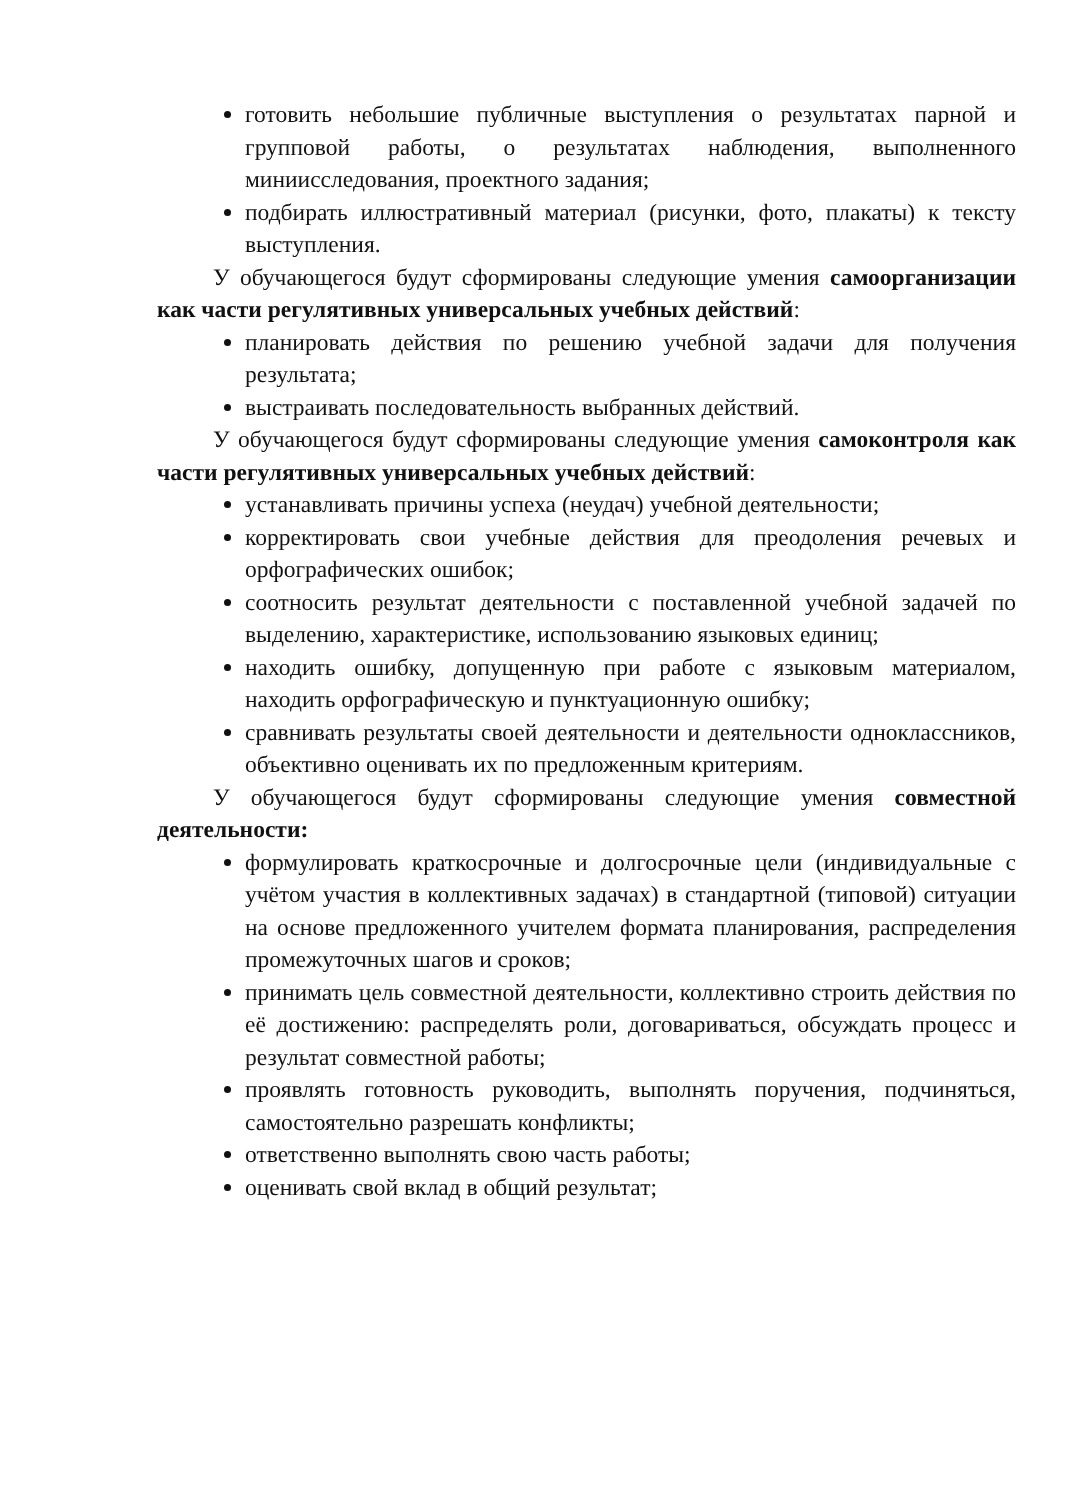готовить небольшие публичные выступления о результатах парной и групповой работы, о результатах наблюдения, выполненного миниисследования, проектного задания;
подбирать иллюстративный материал (рисунки, фото, плакаты) к тексту выступления.
У обучающегося будут сформированы следующие умения самоорганизации как части регулятивных универсальных учебных действий:
планировать действия по решению учебной задачи для получения результата;
выстраивать последовательность выбранных действий.
У обучающегося будут сформированы следующие умения самоконтроля как части регулятивных универсальных учебных действий:
устанавливать причины успеха (неудач) учебной деятельности;
корректировать свои учебные действия для преодоления речевых и орфографических ошибок;
соотносить результат деятельности с поставленной учебной задачей по выделению, характеристике, использованию языковых единиц;
находить ошибку, допущенную при работе с языковым материалом, находить орфографическую и пунктуационную ошибку;
сравнивать результаты своей деятельности и деятельности одноклассников, объективно оценивать их по предложенным критериям.
У обучающегося будут сформированы следующие умения совместной деятельности:
формулировать краткосрочные и долгосрочные цели (индивидуальные с учётом участия в коллективных задачах) в стандартной (типовой) ситуации на основе предложенного учителем формата планирования, распределения промежуточных шагов и сроков;
принимать цель совместной деятельности, коллективно строить действия по её достижению: распределять роли, договариваться, обсуждать процесс и результат совместной работы;
проявлять готовность руководить, выполнять поручения, подчиняться, самостоятельно разрешать конфликты;
ответственно выполнять свою часть работы;
оценивать свой вклад в общий результат;